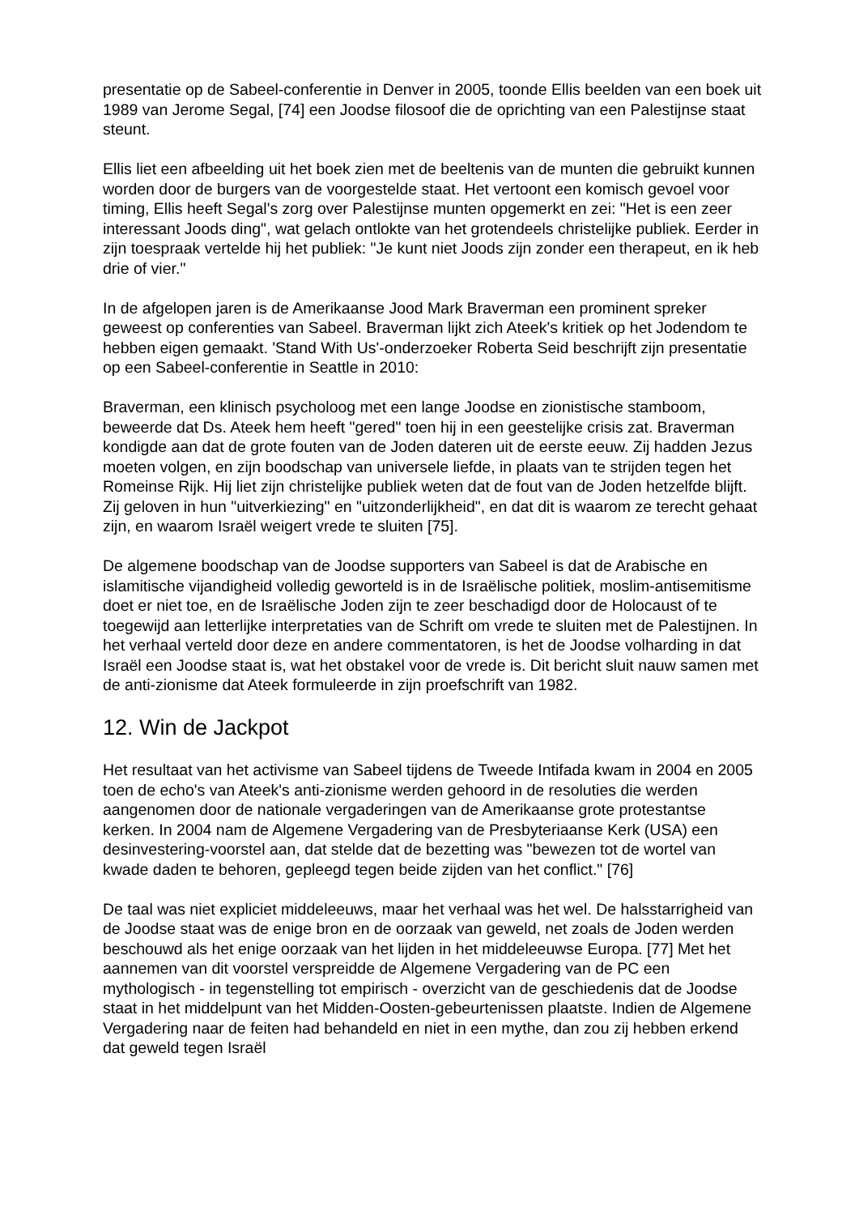presentatie op de Sabeel-conferentie in Denver in 2005, toonde Ellis beelden van een boek uit 1989 van Jerome Segal, [74] een Joodse filosoof die de oprichting van een Palestijnse staat steunt.
Ellis liet een afbeelding uit het boek zien met de beeltenis van de munten die gebruikt kunnen worden door de burgers van de voorgestelde staat. Het vertoont een komisch gevoel voor timing, Ellis heeft Segal's zorg over Palestijnse munten opgemerkt en zei: "Het is een zeer interessant Joods ding", wat gelach ontlokte van het grotendeels christelijke publiek. Eerder in zijn toespraak vertelde hij het publiek: "Je kunt niet Joods zijn zonder een therapeut, en ik heb drie of vier."
In de afgelopen jaren is de Amerikaanse Jood Mark Braverman een prominent spreker geweest op conferenties van Sabeel. Braverman lijkt zich Ateek's kritiek op het Jodendom te hebben eigen gemaakt. 'Stand With Us'-onderzoeker Roberta Seid beschrijft zijn presentatie op een Sabeel-conferentie in Seattle in 2010:
Braverman, een klinisch psycholoog met een lange Joodse en zionistische stamboom, beweerde dat Ds. Ateek hem heeft "gered" toen hij in een geestelijke crisis zat. Braverman kondigde aan dat de grote fouten van de Joden dateren uit de eerste eeuw. Zij hadden Jezus moeten volgen, en zijn boodschap van universele liefde, in plaats van te strijden tegen het Romeinse Rijk. Hij liet zijn christelijke publiek weten dat de fout van de Joden hetzelfde blijft. Zij geloven in hun "uitverkiezing" en "uitzonderlijkheid", en dat dit is waarom ze terecht gehaat zijn, en waarom Israël weigert vrede te sluiten [75].
De algemene boodschap van de Joodse supporters van Sabeel is dat de Arabische en islamitische vijandigheid volledig geworteld is in de Israëlische politiek, moslim-antisemitisme doet er niet toe, en de Israëlische Joden zijn te zeer beschadigd door de Holocaust of te toegewijd aan letterlijke interpretaties van de Schrift om vrede te sluiten met de Palestijnen. In het verhaal verteld door deze en andere commentatoren, is het de Joodse volharding in dat Israël een Joodse staat is, wat het obstakel voor de vrede is. Dit bericht sluit nauw samen met de anti-zionisme dat Ateek formuleerde in zijn proefschrift van 1982.
12. Win de Jackpot
Het resultaat van het activisme van Sabeel tijdens de Tweede Intifada kwam in 2004 en 2005 toen de echo's van Ateek's anti-zionisme werden gehoord in de resoluties die werden aangenomen door de nationale vergaderingen van de Amerikaanse grote protestantse kerken. In 2004 nam de Algemene Vergadering van de Presbyteriaanse Kerk (USA) een desinvestering-voorstel aan, dat stelde dat de bezetting was "bewezen tot de wortel van kwade daden te behoren, gepleegd tegen beide zijden van het conflict." [76]
De taal was niet expliciet middeleeuws, maar het verhaal was het wel. De halsstarrigheid van de Joodse staat was de enige bron en de oorzaak van geweld, net zoals de Joden werden beschouwd als het enige oorzaak van het lijden in het middeleeuwse Europa. [77] Met het aannemen van dit voorstel verspreidde de Algemene Vergadering van de PC een mythologisch - in tegenstelling tot empirisch - overzicht van de geschiedenis dat de Joodse staat in het middelpunt van het Midden-Oosten-gebeurtenissen plaatste. Indien de Algemene Vergadering naar de feiten had behandeld en niet in een mythe, dan zou zij hebben erkend dat geweld tegen Israël